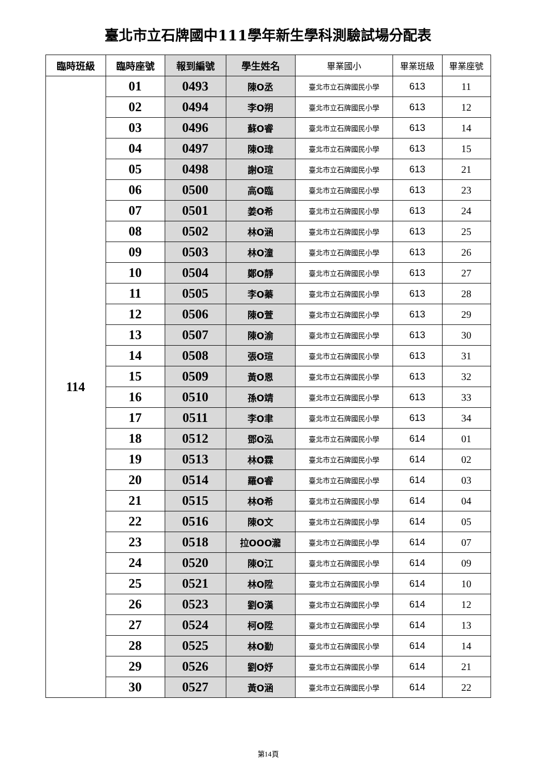臺北市立石牌國中111學年新生學科測驗試場分配表
| 臨時班級 | 臨時座號 | 報到編號 | 學生姓名 | 畢業國小 | 畢業班級 | 畢業座號 |
| --- | --- | --- | --- | --- | --- | --- |
| 114 | 01 | 0493 | 陳O丞 | 臺北市立石牌國民小學 | 613 | 11 |
| | 02 | 0494 | 李O朔 | 臺北市立石牌國民小學 | 613 | 12 |
| | 03 | 0496 | 蘇O睿 | 臺北市立石牌國民小學 | 613 | 14 |
| | 04 | 0497 | 陳O瑋 | 臺北市立石牌國民小學 | 613 | 15 |
| | 05 | 0498 | 謝O瑄 | 臺北市立石牌國民小學 | 613 | 21 |
| | 06 | 0500 | 高O臨 | 臺北市立石牌國民小學 | 613 | 23 |
| | 07 | 0501 | 姜O希 | 臺北市立石牌國民小學 | 613 | 24 |
| | 08 | 0502 | 林O涵 | 臺北市立石牌國民小學 | 613 | 25 |
| | 09 | 0503 | 林O潼 | 臺北市立石牌國民小學 | 613 | 26 |
| | 10 | 0504 | 鄭O靜 | 臺北市立石牌國民小學 | 613 | 27 |
| | 11 | 0505 | 李O蓁 | 臺北市立石牌國民小學 | 613 | 28 |
| | 12 | 0506 | 陳O萱 | 臺北市立石牌國民小學 | 613 | 29 |
| | 13 | 0507 | 陳O渝 | 臺北市立石牌國民小學 | 613 | 30 |
| | 14 | 0508 | 張O瑄 | 臺北市立石牌國民小學 | 613 | 31 |
| | 15 | 0509 | 黃O恩 | 臺北市立石牌國民小學 | 613 | 32 |
| | 16 | 0510 | 孫O靖 | 臺北市立石牌國民小學 | 613 | 33 |
| | 17 | 0511 | 李O聿 | 臺北市立石牌國民小學 | 613 | 34 |
| | 18 | 0512 | 鄧O泓 | 臺北市立石牌國民小學 | 614 | 01 |
| | 19 | 0513 | 林O霖 | 臺北市立石牌國民小學 | 614 | 02 |
| | 20 | 0514 | 羅O睿 | 臺北市立石牌國民小學 | 614 | 03 |
| | 21 | 0515 | 林O希 | 臺北市立石牌國民小學 | 614 | 04 |
| | 22 | 0516 | 陳O文 | 臺北市立石牌國民小學 | 614 | 05 |
| | 23 | 0518 | 拉OOO瀧 | 臺北市立石牌國民小學 | 614 | 07 |
| | 24 | 0520 | 陳O江 | 臺北市立石牌國民小學 | 614 | 09 |
| | 25 | 0521 | 林O陞 | 臺北市立石牌國民小學 | 614 | 10 |
| | 26 | 0523 | 劉O漢 | 臺北市立石牌國民小學 | 614 | 12 |
| | 27 | 0524 | 柯O陞 | 臺北市立石牌國民小學 | 614 | 13 |
| | 28 | 0525 | 林O勤 | 臺北市立石牌國民小學 | 614 | 14 |
| | 29 | 0526 | 劉O妤 | 臺北市立石牌國民小學 | 614 | 21 |
| | 30 | 0527 | 黃O涵 | 臺北市立石牌國民小學 | 614 | 22 |
第14頁